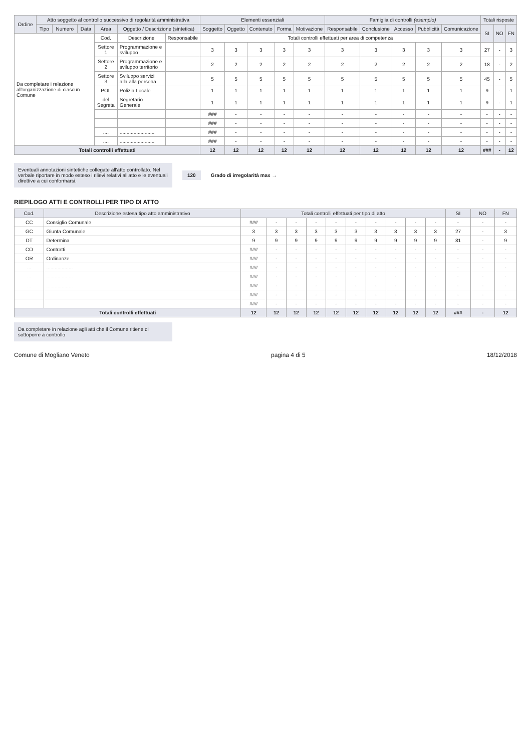| Ordine | Atto soggetto al controllo successivo di regolarità amministrativa | | | | | | Elementi essenziali | | | | | Famiglia di controlli (esempio) | | | | | Totali risposte | | |
| --- | --- | --- | --- | --- | --- | --- | --- | --- | --- | --- | --- | --- | --- | --- | --- | --- | --- | --- | --- |
| | Tipo | Numero | Data | Area | Oggetto / Descrizione (sintetica) | | Soggetto | Oggetto | Contenuto | Forma | Motivazione | Responsabile | Conclusione | Accesso | Pubblicità | Comunicazione | SI | NO | FN |
| Da completare i relazione all'organizzazione di ciascun Comune | | | | Cod. | Descrizione | Responsabile | Totali controlli effettuati per area di competenza | | | | | | | | | | | | |
| | | | | Settore 1 | Programmazione e sviluppo | | 3 | 3 | 3 | 3 | 3 | 3 | 3 | 3 | 3 | 3 | 27 | - | 3 |
| | | | | Settore 2 | Programmazione e sviluppo territorio | | 2 | 2 | 2 | 2 | 2 | 2 | 2 | 2 | 2 | 2 | 18 | - | 2 |
| | | | | Settore 3 | Sviluppo servizi alla alla persona | | 5 | 5 | 5 | 5 | 5 | 5 | 5 | 5 | 5 | 5 | 45 | - | 5 |
| | | | | POL | Polizia Locale | | 1 | 1 | 1 | 1 | 1 | 1 | 1 | 1 | 1 | 1 | 9 | - | 1 |
| | | | | del Segreta | Segretario Generale | | 1 | 1 | 1 | 1 | 1 | 1 | 1 | 1 | 1 | 1 | 9 | - | 1 |
| | | | | | | | ### | - | - | - | - | - | - | - | - | - | - | - | - |
| | | | | | | | ### | - | - | - | - | - | - | - | - | - | - | - | - |
| | | | | .... | ......................... | | ### | - | - | - | - | - | - | - | - | - | - | - | - |
| | | | | .... | ......................... | | ### | - | - | - | - | - | - | - | - | - | - | - | - |
| Totali controlli effettuati | | | | | | | 12 | 12 | 12 | 12 | 12 | 12 | 12 | 12 | 12 | 12 | ### | - | 12 |
Eventuali annotazioni sintetiche collegate all'atto controllato. Nel verbale riportare in modo esteso i rilievi relativi all'atto e le eventuali direttive a cui conformarsi.
120 Grado di irregolarità max →
RIEPILOGO ATTI E CONTROLLI PER TIPO DI ATTO
| Cod. | Descrizione estesa tipo atto amministrativo | Totali controlli effettuati per tipo di atto | | | | | | | | | | SI | NO | FN |
| --- | --- | --- | --- | --- | --- | --- | --- | --- | --- | --- | --- | --- | --- | --- |
| CC | Consiglio Comunale | ### | - | - | - | - | - | - | - | - | - | - | - | - |
| GC | Giunta Comunale | 3 | 3 | 3 | 3 | 3 | 3 | 3 | 3 | 3 | 3 | 27 | - | 3 |
| DT | Determina | 9 | 9 | 9 | 9 | 9 | 9 | 9 | 9 | 9 | 9 | 81 | - | 9 |
| CO | Contratti | ### | - | - | - | - | - | - | - | - | - | - | - | - |
| OR | Ordinanze | ### | - | - | - | - | - | - | - | - | - | - | - | - |
| ... | ................... | ### | - | - | - | - | - | - | - | - | - | - | - | - |
| ... | ................... | ### | - | - | - | - | - | - | - | - | - | - | - | - |
| ... | ................... | ### | - | - | - | - | - | - | - | - | - | - | - | - |
| | | ### | - | - | - | - | - | - | - | - | - | - | - | - |
| | | ### | - | - | - | - | - | - | - | - | - | - | - | - |
| Totali controlli effettuati | | 12 | 12 | 12 | 12 | 12 | 12 | 12 | 12 | 12 | 12 | ### | - | 12 |
Da completare in relazione agli atti che il Comune ritiene di sottoporre a controllo
Comune di Mogliano Veneto pagina 4 di 5 18/12/2018